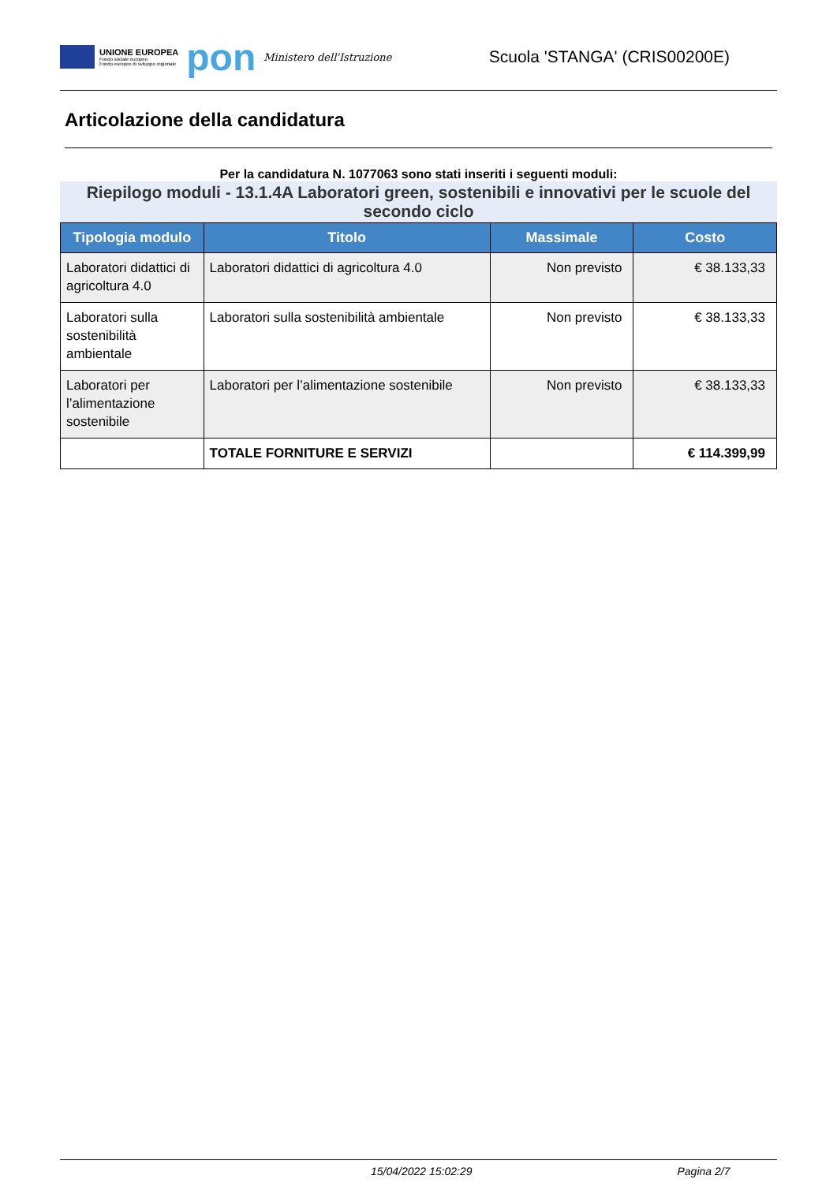UNIONE EUROPEA
Fondo sociale europeo
Fondo europeo di sviluppo regionale
pon
Ministero dell'Istruzione
Scuola 'STANGA' (CRIS00200E)
Articolazione della candidatura
Per la candidatura N. 1077063 sono stati inseriti i seguenti moduli:
Riepilogo moduli - 13.1.4A Laboratori green, sostenibili e innovativi per le scuole del secondo ciclo
| Tipologia modulo | Titolo | Massimale | Costo |
| --- | --- | --- | --- |
| Laboratori didattici di agricoltura 4.0 | Laboratori didattici di agricoltura 4.0 | Non previsto | € 38.133,33 |
| Laboratori sulla sostenibilità ambientale | Laboratori sulla sostenibilità ambientale | Non previsto | € 38.133,33 |
| Laboratori per l’alimentazione sostenibile | Laboratori per l’alimentazione sostenibile | Non previsto | € 38.133,33 |
| | TOTALE FORNITURE E SERVIZI | | € 114.399,99 |
15/04/2022 15:02:29 Pagina 2/7